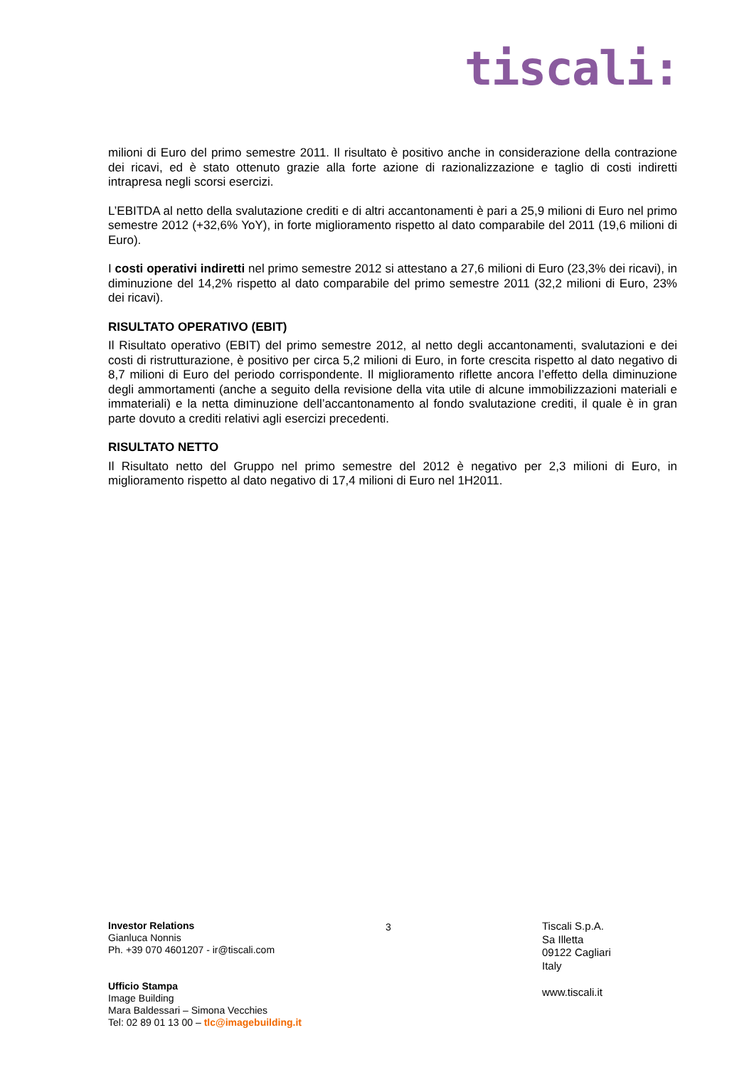tiscali:
milioni di Euro del primo semestre 2011. Il risultato è positivo anche in considerazione della contrazione dei ricavi, ed è stato ottenuto grazie alla forte azione di razionalizzazione e taglio di costi indiretti intrapresa negli scorsi esercizi.
L’EBITDA al netto della svalutazione crediti e di altri accantonamenti è pari a 25,9 milioni di Euro nel primo semestre 2012 (+32,6% YoY), in forte miglioramento rispetto al dato comparabile del 2011 (19,6 milioni di Euro).
I costi operativi indiretti nel primo semestre 2012 si attestano a 27,6 milioni di Euro (23,3% dei ricavi), in diminuzione del 14,2% rispetto al dato comparabile del primo semestre 2011 (32,2 milioni di Euro, 23% dei ricavi).
RISULTATO OPERATIVO (EBIT)
Il Risultato operativo (EBIT) del primo semestre 2012, al netto degli accantonamenti, svalutazioni e dei costi di ristrutturazione, è positivo per circa 5,2 milioni di Euro, in forte crescita rispetto al dato negativo di 8,7 milioni di Euro del periodo corrispondente. Il miglioramento riflette ancora l’effetto della diminuzione degli ammortamenti (anche a seguito della revisione della vita utile di alcune immobilizzazioni materiali e immateriali) e la netta diminuzione dell’accantonamento al fondo svalutazione crediti, il quale è in gran parte dovuto a crediti relativi agli esercizi precedenti.
RISULTATO NETTO
Il Risultato netto del Gruppo nel primo semestre del 2012 è negativo per 2,3 milioni di Euro, in miglioramento rispetto al dato negativo di 17,4 milioni di Euro nel 1H2011.
Investor Relations
Gianluca Nonnis
Ph. +39 070 4601207 - ir@tiscali.com
Ufficio Stampa
Image Building
Mara Baldessari – Simona Vecchies
Tel: 02 89 01 13 00 – tlc@imagebuilding.it
3
Tiscali S.p.A.
Sa Illetta
09122 Cagliari
Italy
www.tiscali.it